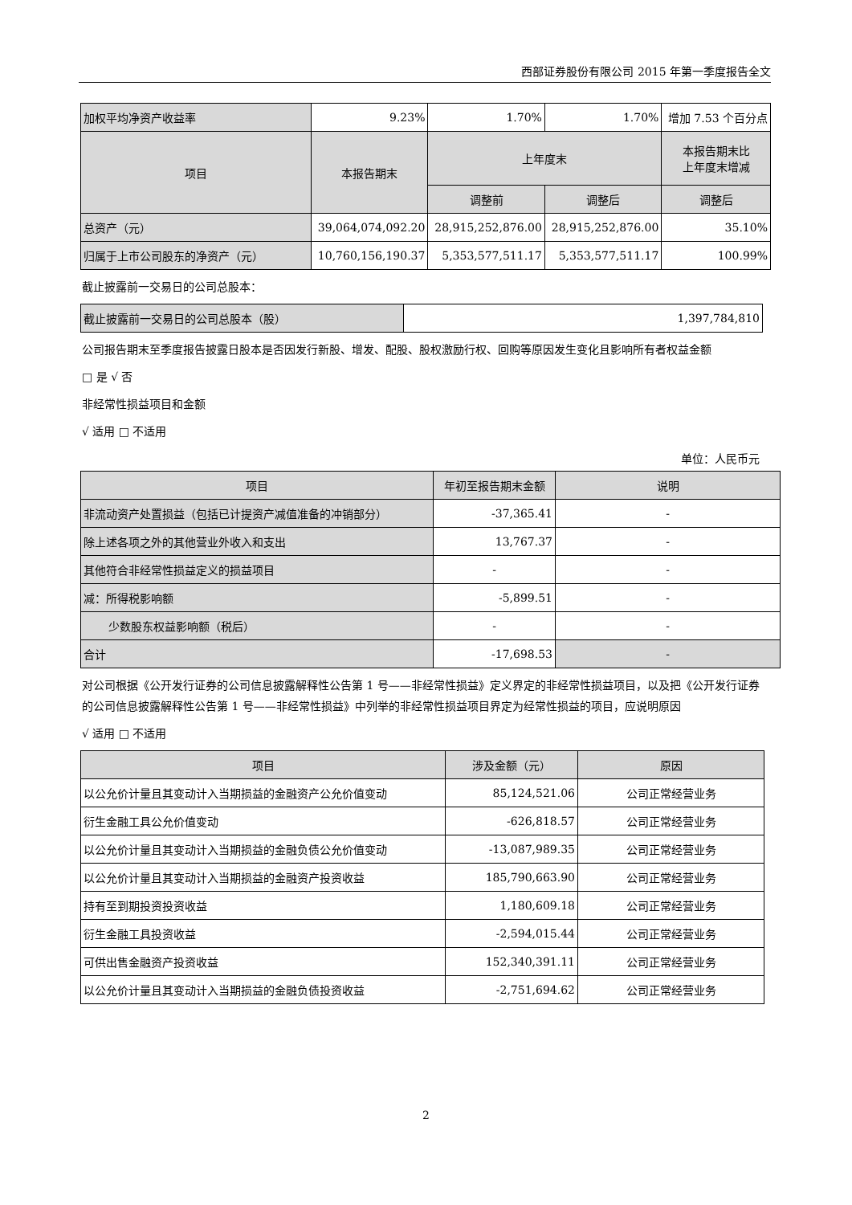西部证券股份有限公司 2015 年第一季度报告全文
| 加权平均净资产收益率 | 9.23% | 1.70% | 1.70% | 增加 7.53 个百分点 |
| 项目 | 本报告期末 | 上年度末 | | 本报告期末比 上年度末增减 |
| | | 调整前 | 调整后 | 调整后 |
| 总资产（元） | 39,064,074,092.20 | 28,915,252,876.00 | 28,915,252,876.00 | 35.10% |
| 归属于上市公司股东的净资产（元） | 10,760,156,190.37 | 5,353,577,511.17 | 5,353,577,511.17 | 100.99% |
截止披露前一交易日的公司总股本：
| 截止披露前一交易日的公司总股本（股） | 1,397,784,810 |
公司报告期末至季度报告披露日股本是否因发行新股、增发、配股、股权激励行权、回购等原因发生变化且影响所有者权益金额
□ 是 √ 否
非经常性损益项目和金额
√ 适用 □ 不适用
单位：人民币元
| 项目 | 年初至报告期末金额 | 说明 |
| --- | --- | --- |
| 非流动资产处置损益（包括已计提资产减值准备的冲销部分） | -37,365.41 | - |
| 除上述各项之外的其他营业外收入和支出 | 13,767.37 | - |
| 其他符合非经常性损益定义的损益项目 | - | - |
| 减：所得税影响额 | -5,899.51 | - |
| 少数股东权益影响额（税后） | - | - |
| 合计 | -17,698.53 | - |
对公司根据《公开发行证券的公司信息披露解释性公告第 1 号——非经常性损益》定义界定的非经常性损益项目，以及把《公开发行证券的公司信息披露解释性公告第 1 号——非经常性损益》中列举的非经常性损益项目界定为经常性损益的项目，应说明原因
√ 适用 □ 不适用
| 项目 | 涉及金额（元） | 原因 |
| --- | --- | --- |
| 以公允价计量且其变动计入当期损益的金融资产公允价值变动 | 85,124,521.06 | 公司正常经营业务 |
| 衍生金融工具公允价值变动 | -626,818.57 | 公司正常经营业务 |
| 以公允价计量且其变动计入当期损益的金融负债公允价值变动 | -13,087,989.35 | 公司正常经营业务 |
| 以公允价计量且其变动计入当期损益的金融资产投资收益 | 185,790,663.90 | 公司正常经营业务 |
| 持有至到期投资投资收益 | 1,180,609.18 | 公司正常经营业务 |
| 衍生金融工具投资收益 | -2,594,015.44 | 公司正常经营业务 |
| 可供出售金融资产投资收益 | 152,340,391.11 | 公司正常经营业务 |
| 以公允价计量且其变动计入当期损益的金融负债投资收益 | -2,751,694.62 | 公司正常经营业务 |
2